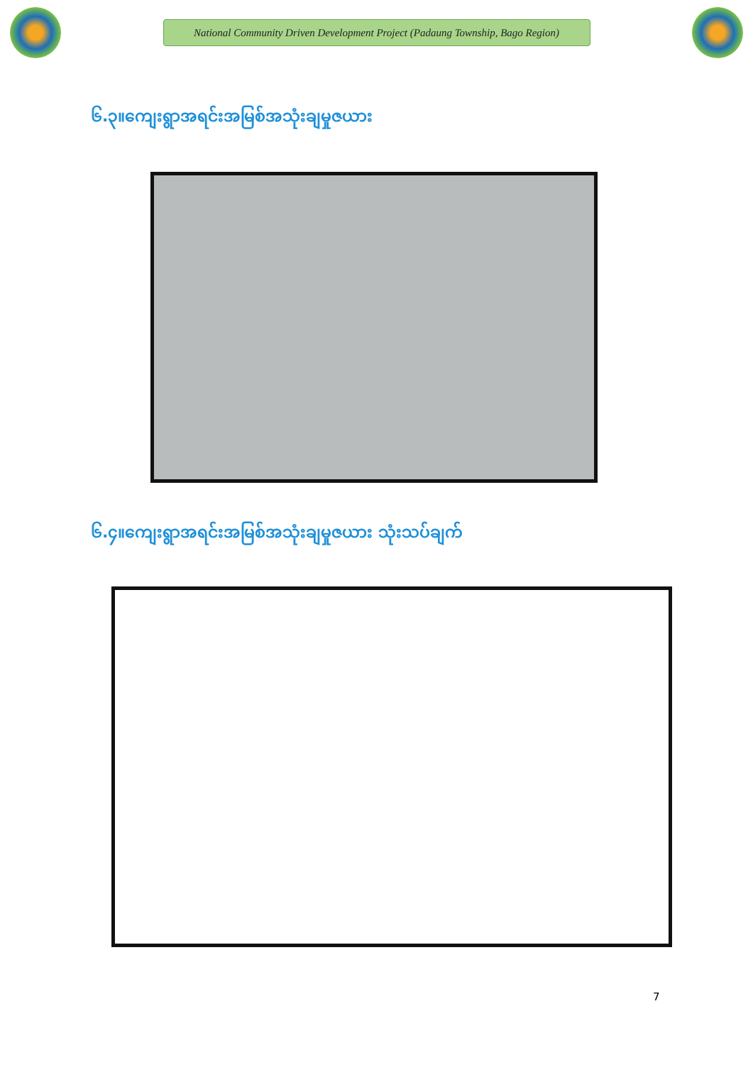National Community Driven Development Project (Padaung Township, Bago Region)
၆.၃။ကျေးရွာအရင်းအမြစ်အသုံးချမှုဇယား
၆.၄။ကျေးရွာအရင်းအမြစ်အသုံးချမှုဇယား သုံးသပ်ချက်
7